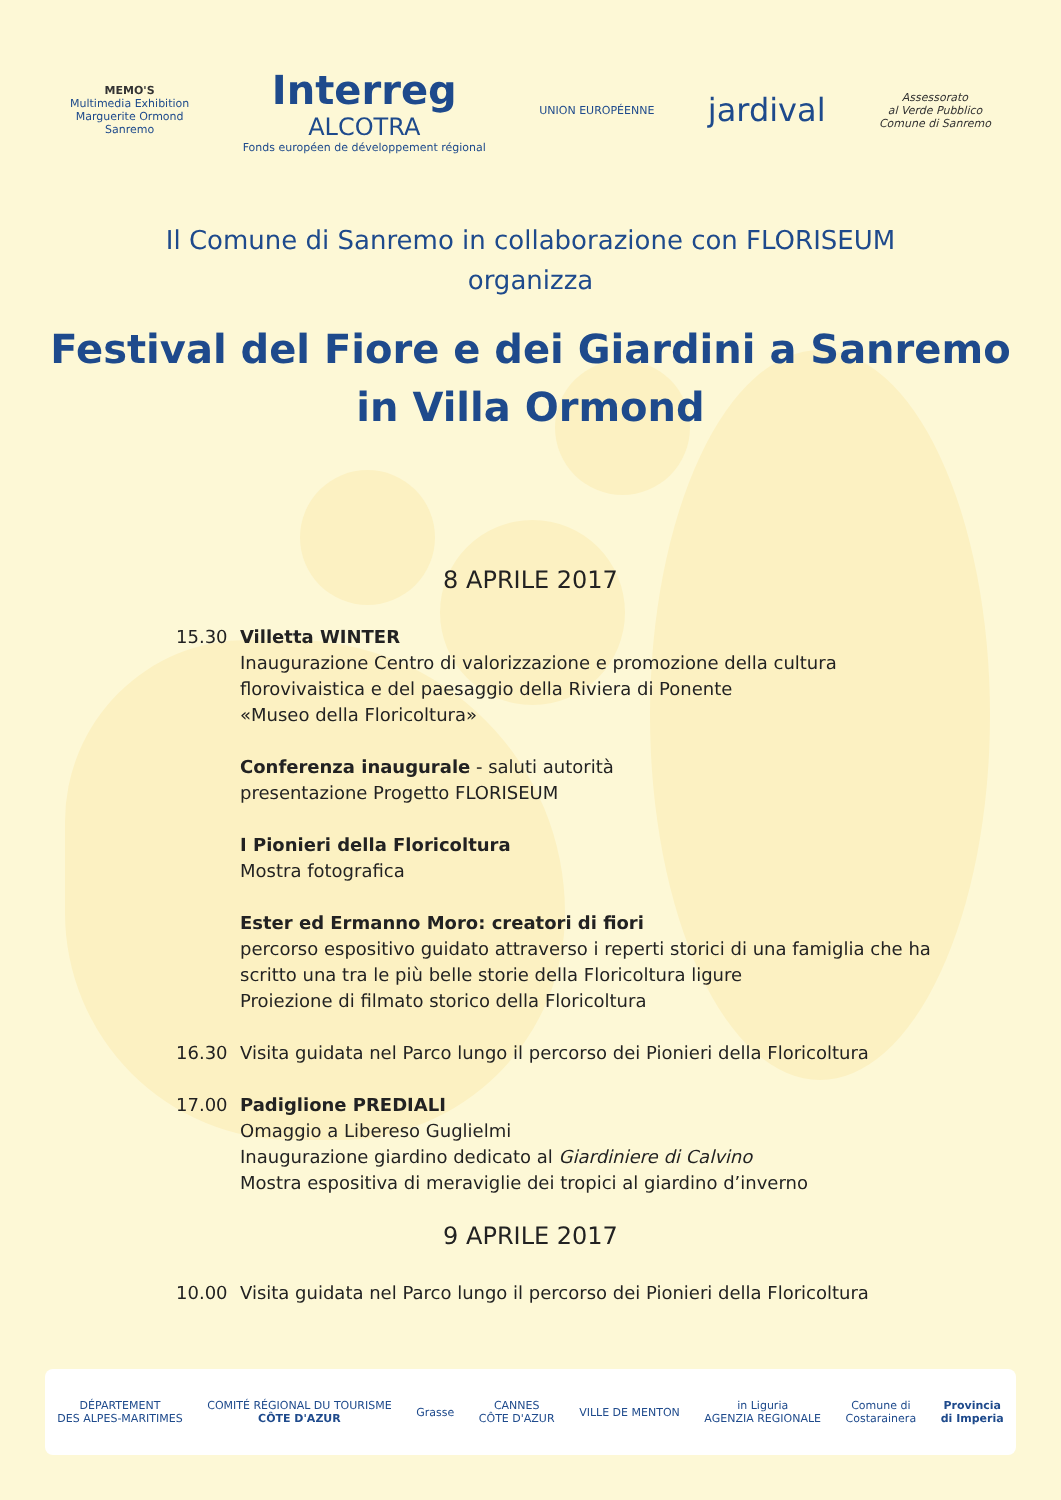MEMO'S
Multimedia Exhibition
Marguerite Ormond
Sanremo
Interreg
ALCOTRA
Fonds européen de développement régional
UNION EUROPÉENNE
jardival
Assessorato
al Verde Pubblico
Comune di Sanremo
Il Comune di Sanremo in collaborazione con FLORISEUM
organizza
Festival del Fiore e dei Giardini a Sanremo
in Villa Ormond
8 APRILE 2017
15.30 Villetta WINTER
Inaugurazione Centro di valorizzazione e promozione della cultura florovivaistica e del paesaggio della Riviera di Ponente
«Museo della Floricoltura»
Conferenza inaugurale - saluti autorità
presentazione Progetto FLORISEUM
I Pionieri della Floricoltura
Mostra fotografica
Ester ed Ermanno Moro: creatori di fiori
percorso espositivo guidato attraverso i reperti storici di una famiglia che ha scritto una tra le più belle storie della Floricoltura ligure
Proiezione di filmato storico della Floricoltura
16.30 Visita guidata nel Parco lungo il percorso dei Pionieri della Floricoltura
17.00 Padiglione PREDIALI
Omaggio a Libereso Guglielmi
Inaugurazione giardino dedicato al Giardiniere di Calvino
Mostra espositiva di meraviglie dei tropici al giardino d’inverno
9 APRILE 2017
10.00 Visita guidata nel Parco lungo il percorso dei Pionieri della Floricoltura
DÉPARTEMENT
DES ALPES-MARITIMES
COMITÉ RÉGIONAL DU TOURISME
CÔTE D'AZUR
Grasse
CANNES
CÔTE D'AZUR
VILLE DE MENTON
in Liguria
AGENZIA REGIONALE
Comune di
Costarainera
Provincia
di Imperia